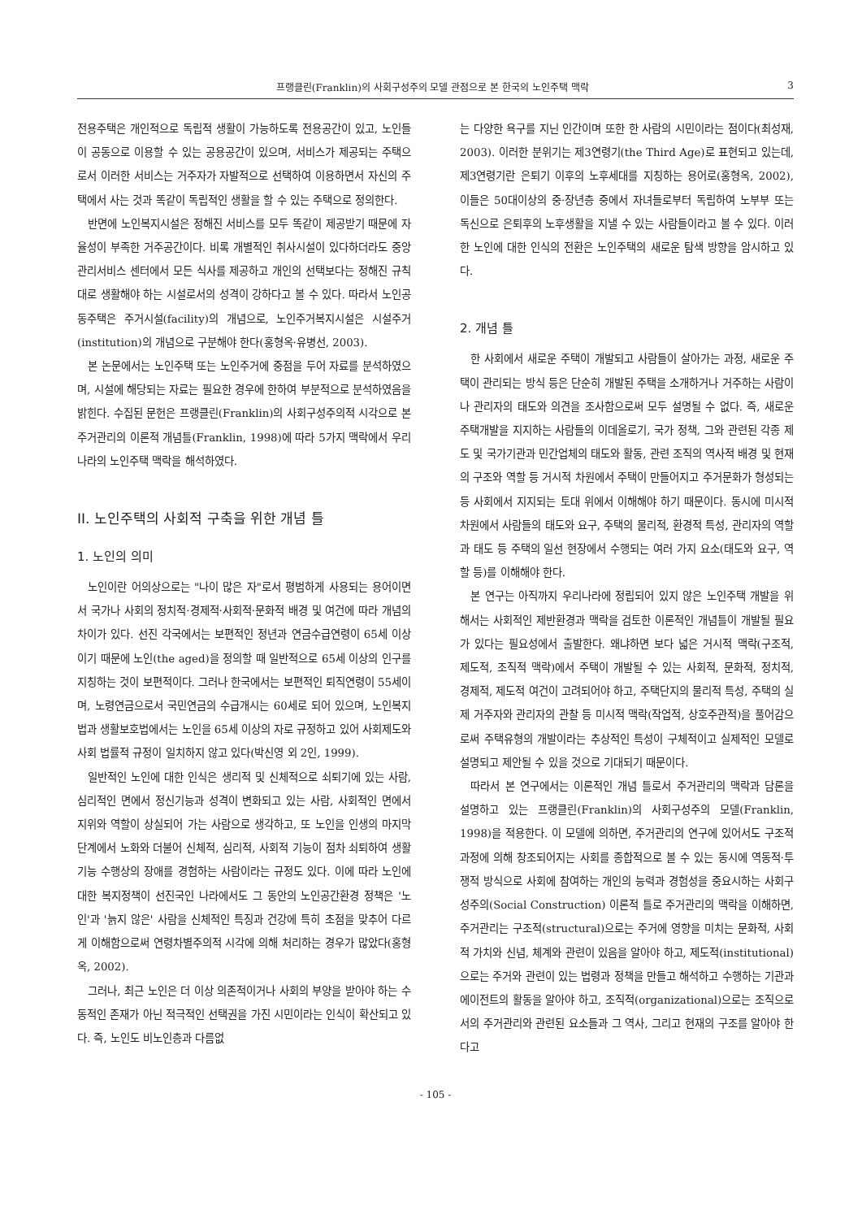프랭클린(Franklin)의 사회구성주의 모델 관점으로 본 한국의 노인주택 맥락 3
전용주택은 개인적으로 독립적 생활이 가능하도록 전용공간이 있고, 노인들이 공동으로 이용할 수 있는 공용공간이 있으며, 서비스가 제공되는 주택으로서 이러한 서비스는 거주자가 자발적으로 선택하여 이용하면서 자신의 주택에서 사는 것과 똑같이 독립적인 생활을 할 수 있는 주택으로 정의한다.
반면에 노인복지시설은 정해진 서비스를 모두 똑같이 제공받기 때문에 자율성이 부족한 거주공간이다. 비록 개별적인 취사시설이 있다하더라도 중앙관리서비스 센터에서 모든 식사를 제공하고 개인의 선택보다는 정해진 규칙대로 생활해야 하는 시설로서의 성격이 강하다고 볼 수 있다. 따라서 노인공동주택은 주거시설(facility)의 개념으로, 노인주거복지시설은 시설주거(institution)의 개념으로 구분해야 한다(홍형옥·유병선, 2003).
본 논문에서는 노인주택 또는 노인주거에 중점을 두어 자료를 분석하였으며, 시설에 해당되는 자료는 필요한 경우에 한하여 부분적으로 분석하였음을 밝힌다. 수집된 문헌은 프랭클린(Franklin)의 사회구성주의적 시각으로 본 주거관리의 이론적 개념틀(Franklin, 1998)에 따라 5가지 맥락에서 우리나라의 노인주택 맥락을 해석하였다.
II. 노인주택의 사회적 구축을 위한 개념 틀
1. 노인의 의미
노인이란 어의상으로는 "나이 많은 자"로서 평범하게 사용되는 용어이면서 국가나 사회의 정치적·경제적·사회적·문화적 배경 및 여건에 따라 개념의 차이가 있다. 선진 각국에서는 보편적인 정년과 연금수급연령이 65세 이상이기 때문에 노인(the aged)을 정의할 때 일반적으로 65세 이상의 인구를 지칭하는 것이 보편적이다. 그러나 한국에서는 보편적인 퇴직연령이 55세이며, 노령연금으로서 국민연금의 수급개시는 60세로 되어 있으며, 노인복지법과 생활보호법에서는 노인을 65세 이상의 자로 규정하고 있어 사회제도와 사회 법률적 규정이 일치하지 않고 있다(박신영 외 2인, 1999).
일반적인 노인에 대한 인식은 생리적 및 신체적으로 쇠퇴기에 있는 사람, 심리적인 면에서 정신기능과 성격이 변화되고 있는 사람, 사회적인 면에서 지위와 역할이 상실되어 가는 사람으로 생각하고, 또 노인을 인생의 마지막 단계에서 노화와 더불어 신체적, 심리적, 사회적 기능이 점차 쇠퇴하여 생활기능 수행상의 장애를 경험하는 사람이라는 규정도 있다. 이에 따라 노인에 대한 복지정책이 선진국인 나라에서도 그 동안의 노인공간환경 정책은 '노인'과 '늙지 않은' 사람을 신체적인 특징과 건강에 특히 초점을 맞추어 다르게 이해함으로써 연령차별주의적 시각에 의해 처리하는 경우가 많았다(홍형옥, 2002).
그러나, 최근 노인은 더 이상 의존적이거나 사회의 부양을 받아야 하는 수동적인 존재가 아닌 적극적인 선택권을 가진 시민이라는 인식이 확산되고 있다. 즉, 노인도 비노인층과 다름없
는 다양한 욕구를 지닌 인간이며 또한 한 사람의 시민이라는 점이다(최성재, 2003). 이러한 분위기는 제3연령기(the Third Age)로 표현되고 있는데, 제3연령기란 은퇴기 이후의 노후세대를 지칭하는 용어로(홍형옥, 2002), 이들은 50대이상의 중·장년층 중에서 자녀들로부터 독립하여 노부부 또는 독신으로 은퇴후의 노후생활을 지낼 수 있는 사람들이라고 볼 수 있다. 이러한 노인에 대한 인식의 전환은 노인주택의 새로운 탐색 방향을 암시하고 있다.
2. 개념 틀
한 사회에서 새로운 주택이 개발되고 사람들이 살아가는 과정, 새로운 주택이 관리되는 방식 등은 단순히 개발된 주택을 소개하거나 거주하는 사람이나 관리자의 태도와 의견을 조사함으로써 모두 설명될 수 없다. 즉, 새로운 주택개발을 지지하는 사람들의 이데올로기, 국가 정책, 그와 관련된 각종 제도 및 국가기관과 민간업체의 태도와 활동, 관련 조직의 역사적 배경 및 현재의 구조와 역할 등 거시적 차원에서 주택이 만들어지고 주거문화가 형성되는 등 사회에서 지지되는 토대 위에서 이해해야 하기 때문이다. 동시에 미시적 차원에서 사람들의 태도와 요구, 주택의 물리적, 환경적 특성, 관리자의 역할과 태도 등 주택의 일선 현장에서 수행되는 여러 가지 요소(태도와 요구, 역할 등)를 이해해야 한다.
본 연구는 아직까지 우리나라에 정립되어 있지 않은 노인주택 개발을 위해서는 사회적인 제반환경과 맥락을 검토한 이론적인 개념틀이 개발될 필요가 있다는 필요성에서 출발한다. 왜냐하면 보다 넓은 거시적 맥락(구조적, 제도적, 조직적 맥락)에서 주택이 개발될 수 있는 사회적, 문화적, 정치적, 경제적, 제도적 여건이 고려되어야 하고, 주택단지의 물리적 특성, 주택의 실제 거주자와 관리자의 관찰 등 미시적 맥락(작업적, 상호주관적)을 풀어감으로써 주택유형의 개발이라는 추상적인 특성이 구체적이고 실제적인 모델로 설명되고 제안될 수 있을 것으로 기대되기 때문이다.
따라서 본 연구에서는 이론적인 개념 틀로서 주거관리의 맥락과 담론을 설명하고 있는 프랭클린(Franklin)의 사회구성주의 모델(Franklin, 1998)을 적용한다. 이 모델에 의하면, 주거관리의 연구에 있어서도 구조적 과정에 의해 창조되어지는 사회를 종합적으로 볼 수 있는 동시에 역동적·투쟁적 방식으로 사회에 참여하는 개인의 능력과 경험성을 중요시하는 사회구성주의(Social Construction) 이론적 틀로 주거관리의 맥락을 이해하면, 주거관리는 구조적(structural)으로는 주거에 영향을 미치는 문화적, 사회적 가치와 신념, 체계와 관련이 있음을 알아야 하고, 제도적(institutional)으로는 주거와 관련이 있는 법령과 정책을 만들고 해석하고 수행하는 기관과 에이전트의 활동을 알아야 하고, 조직적(organizational)으로는 조직으로서의 주거관리와 관련된 요소들과 그 역사, 그리고 현재의 구조를 알아야 한다고
- 105 -